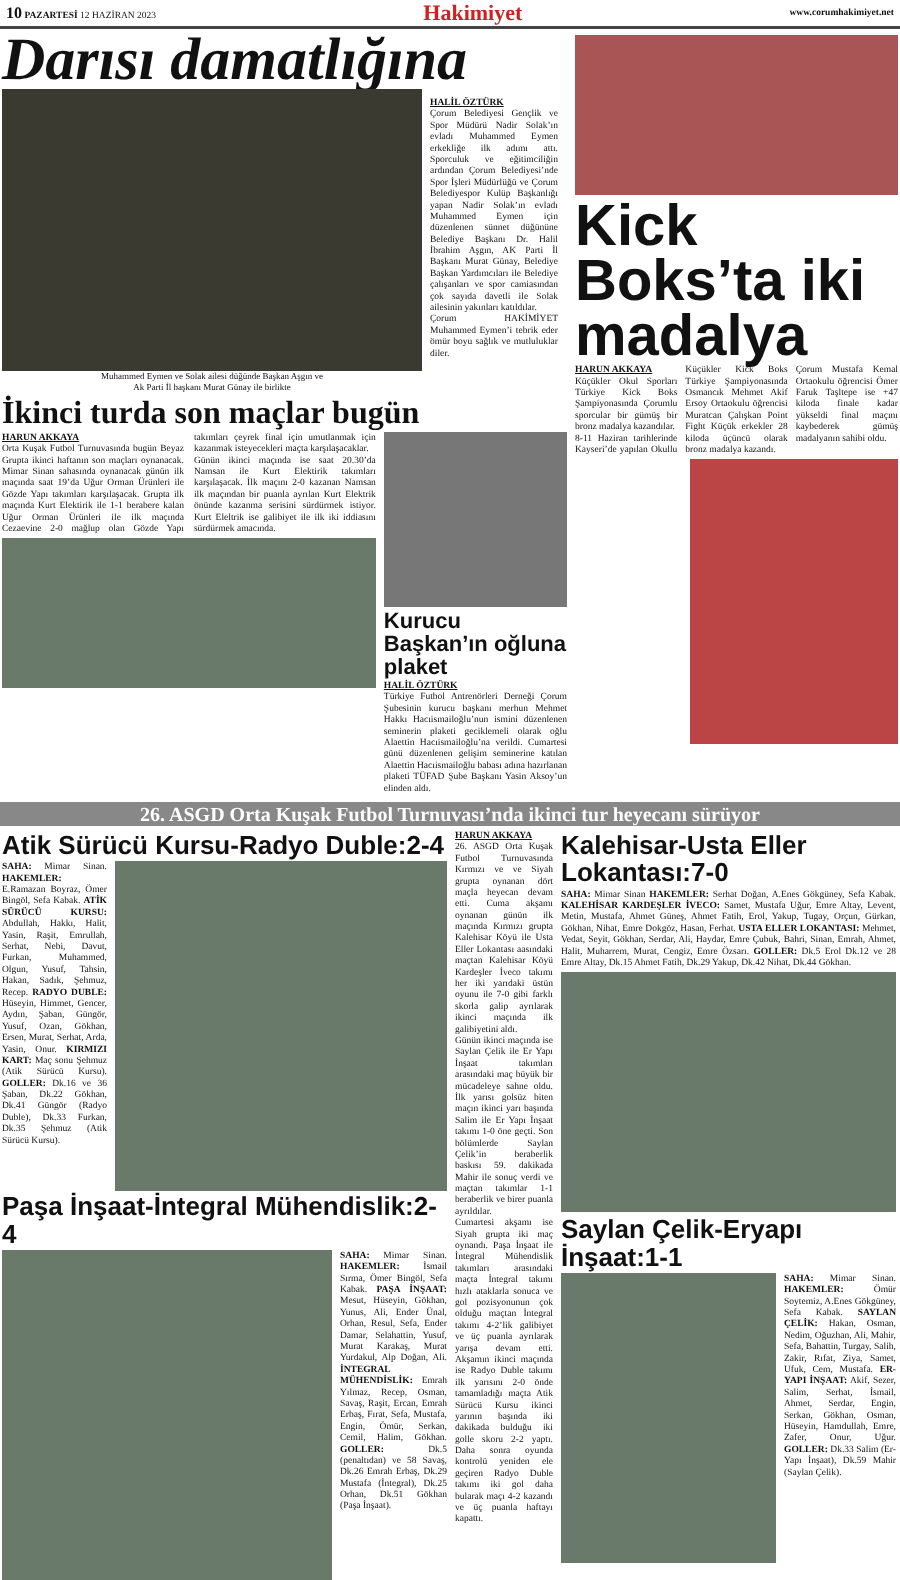10 PAZARTESİ 12 HAZİRAN 2023 Hakimiyet www.corumhakimiyet.net
Darısı damatlığına
Muhammed Eymen ve Solak ailesi düğünde Başkan Aşgın ve
Ak Parti İl başkanı Murat Günay ile birlikte
HALİL ÖZTÜRK
Çorum Belediyesi Gençlik ve Spor Müdürü Nadir Solak’ın evladı Muhammed Eymen erkekliğe ilk adımı attı. Sporculuk ve eğitimciliğin ardından Çorum Belediyesi’nde Spor İşleri Müdürlüğü ve Çorum Belediyespor Kulüp Başkanlığı yapan Nadir Solak’ın evladı Muhammed Eymen için düzenlenen sünnet düğününe Belediye Başkanı Dr. Halil İbrahim Aşgın, AK Parti İl Başkanı Murat Günay, Belediye Başkan Yardımcıları ile Belediye çalışanları ve spor camiasından çok sayıda davetli ile Solak ailesinin yakınları katıldılar.
Çorum HAKİMİYET Muhammed Eymen’i tebrik eder ömür boyu sağlık ve mutluluklar diler.
İkinci turda son maçlar bugün
HARUN AKKAYA
Orta Kuşak Futbol Turnuvasında bugün Beyaz Grupta ikinci haftanın son maçları oynanacak. Mimar Sinan sahasında oynanacak günün ilk maçında saat 19’da Uğur Orman Ürünleri ile Gözde Yapı takımları karşılaşacak. Grupta ilk maçında Kurt Elektirik ile 1-1 berabere kalan Uğur Orman Ürünleri ile ilk maçında Cezaevine 2-0 mağlup olan Gözde Yapı takımları çeyrek final için umutlanmak için kazanmak isteyecekleri maçta karşılaşacaklar.
Günün ikinci maçında ise saat 20.30’da Namsan ile Kurt Elektirik takımları karşılaşacak. İlk maçını 2-0 kazanan Namsan ilk maçından bir puanla ayrılan Kurt Elektrik önünde kazanma serisini sürdürmek istiyor. Kurt Eleltrik ise galibiyet ile ilk iki iddiasını sürdürmek amacında.
Kurucu Başkan’ın oğluna plaket
HALİL ÖZTÜRK
Türkiye Futbol Antrenörleri Derneği Çorum Şubesinin kurucu başkanı merhun Mehmet Hakkı Hacıismailoğlu’nun ismini düzenlenen seminerin plaketi geciklemeli olarak oğlu Alaettin Hacıismailoğlu’na verildi. Cumartesi günü düzenlenen gelişim seminerine katılan Alaettin Hacıismailoğlu babası adına hazırlanan plaketi TÜFAD Şube Başkanı Yasin Aksoy’un elinden aldı.
Kick Boks’ta iki madalya
HARUN AKKAYA
Küçükler Okul Sporları Türkiye Kick Boks Şampiyonasında Çorumlu sporcular bir gümüş bir bronz madalya kazandılar.
8-11 Haziran tarihlerinde Kayseri’de yapılan Okullu Küçükler Kick Boks Türkiye Şampiyonasında Osmancık Mehmet Akif Ersoy Ortaokulu öğrencisi Muratcan Çalışkan Point Fight Küçük erkekler 28 kiloda üçüncü olarak bronz madalya kazandı.
Çorum Mustafa Kemal Ortaokulu öğrencisi Ömer Faruk Taşltepe ise +47 kiloda finale kadar yükseldi final maçını kaybederek gümüş madalyanın sahibi oldu.
26. ASGD Orta Kuşak Futbol Turnuvası’nda ikinci tur heyecanı sürüyor
Atik Sürücü Kursu-Radyo Duble:2-4
SAHA: Mimar Sinan. HAKEMLER: E.Ramazan Boyraz, Ömer Bingöl, Sefa Kabak. ATİK SÜRÜCÜ KURSU: Abdullah, Hakkı, Halit, Yasin, Raşit, Emrullah, Serhat, Nebi, Davut, Furkan, Muhammed, Olgun, Yusuf, Tahsin, Hakan, Sadık, Şehmuz, Recep. RADYO DUBLE: Hüseyin, Himmet, Gencer, Aydın, Şaban, Güngör, Yusuf, Ozan, Gökhan, Ersen, Murat, Serhat, Arda, Yasin, Onur. KIRMIZI KART: Maç sonu Şehmuz (Atik Sürücü Kursu). GOLLER: Dk.16 ve 36 Şaban, Dk.22 Gökhan, Dk.41 Güngör (Radyo Duble), Dk.33 Furkan, Dk.35 Şehmuz (Atik Sürücü Kursu).
Paşa İnşaat-İntegral Mühendislik:2-4
SAHA: Mimar Sinan. HAKEMLER: İsmail Sırma, Ömer Bingöl, Sefa Kabak. PAŞA İNŞAAT: Mesut, Hüseyin, Gökhan, Yunus, Ali, Ender Ünal, Orhan, Resul, Sefa, Ender Damar, Selahattin, Yusuf, Murat Karakaş, Murat Yurdakul, Alp Doğan, Ali. İNTEGRAL MÜHENDİSLİK: Emrah Yılmaz, Recep, Osman, Savaş, Raşit, Ercan, Emrah Erbaş, Fırat, Sefa, Mustafa, Engin, Ömür, Serkan, Cemil, Halim, Gökhan. GOLLER: Dk.5 (penaltıdan) ve 58 Savaş, Dk.26 Emrah Erbaş, Dk.29 Mustafa (İntegral), Dk.25 Orhan, Dk.51 Gökhan (Paşa İnşaat).
HARUN AKKAYA
26. ASGD Orta Kuşak Futbol Turnuvasında Kırmızı ve ve Siyah grupta oynanan dört maçla heyecan devam etti. Cuma akşamı oynanan günün ilk maçında Kırmızı grupta Kalehisar Köyü ile Usta Eller Lokantası aasındaki maçtan Kalehisar Köyü Kardeşler İveco takımı her iki yarıdaki üstün oyunu ile 7-0 gibi farklı skorla galip ayrılarak ikinci maçında ilk galibiyetini aldı.
Günün ikinci maçında ise Saylan Çelik ile Er Yapı İnşaat takımları arasındaki maç büyük bir mücadeleye sahne oldu. İlk yarısı golsüz biten maçın ikinci yarı başında Salim ile Er Yapı İnşaat takımı 1-0 öne geçti. Son bölümlerde Saylan Çelik’in beraberlik baskısı 59. dakikada Mahir ile sonuç verdi ve maçtan takımlar 1-1 beraberlik ve birer puanla ayrıldılar.
Cumartesi akşamı ise Siyah grupta iki maç oynandı. Paşa İnşaat ile İntegral Mühendislik takımları arasındaki maçta İntegral takımı hızlı ataklarla sonuca ve gol pozisyonunun çok olduğu maçtan İntegral takımı 4-2’lik galibiyet ve üç puanla ayrılarak yarışa devam etti. Akşamın ikinci maçında ise Radyo Duble takımı ilk yarısını 2-0 önde tamamladığı maçta Atik Sürücü Kursu ikinci yarının başında iki dakikada bulduğu iki golle skoru 2-2 yaptı. Daha sonra oyunda kontrolü yeniden ele geçiren Radyo Duble takımı iki gol daha bularak maçı 4-2 kazandı ve üç puanla haftayı kapattı.
Kalehisar-Usta Eller Lokantası:7-0
SAHA: Mimar Sinan HAKEMLER: Serhat Doğan, A.Enes Gökgüney, Sefa Kabak. KALEHİSAR KARDEŞLER İVECO: Samet, Mustafa Uğur, Emre Altay, Levent, Metin, Mustafa, Ahmet Güneş, Ahmet Fatih, Erol, Yakup, Tugay, Orçun, Gürkan, Gökhan, Nihat, Emre Dokgöz, Hasan, Ferhat. USTA ELLER LOKANTASI: Mehmet, Vedat, Seyit, Gökhan, Serdar, Ali, Haydar, Emre Çubuk, Bahri, Sinan, Emrah, Ahmet, Halit, Muharrem, Murat, Cengiz, Emre Özsarı. GOLLER: Dk.5 Erol Dk.12 ve 28 Emre Altay, Dk.15 Ahmet Fatih, Dk.29 Yakup, Dk.42 Nihat, Dk.44 Gökhan.
Saylan Çelik-Eryapı İnşaat:1-1
SAHA: Mimar Sinan. HAKEMLER: Ömür Soytemiz, A.Enes Gökgüney, Sefa Kabak. SAYLAN ÇELİK: Hakan, Osman, Nedim, Oğuzhan, Ali, Mahir, Sefa, Bahattin, Turgay, Salih, Zakir, Rıfat, Ziya, Samet, Ufuk, Cem, Mustafa. ER-YAPI İNŞAAT: Akif, Sezer, Salim, Serhat, İsmail, Ahmet, Serdar, Engin, Serkan, Gökhan, Osman, Hüseyin, Hamdullah, Emre, Zafer, Onur, Uğur. GOLLER: Dk.33 Salim (Er-Yapı İnşaat), Dk.59 Mahir (Saylan Çelik).